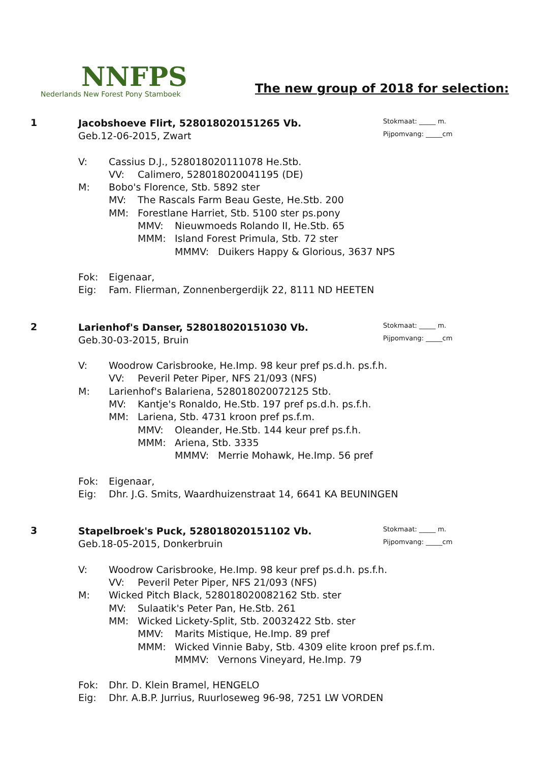NNFPS
Nederlands New Forest Pony Stamboek
The new group of 2018 for selection:
1
Stokmaat: _____ m.
Pijpomvang: _____cm
Jacobshoeve Flirt, 528018020151265 Vb.
Geb.12-06-2015, Zwart
V: Cassius D.J., 528018020111078 He.Stb.
VV: Calimero, 528018020041195 (DE)
M: Bobo's Florence, Stb. 5892 ster
MV: The Rascals Farm Beau Geste, He.Stb. 200
MM: Forestlane Harriet, Stb. 5100 ster ps.pony
MMV: Nieuwmoeds Rolando II, He.Stb. 65
MMM: Island Forest Primula, Stb. 72 ster
MMMV: Duikers Happy & Glorious, 3637 NPS
Fok: Eigenaar,
Eig: Fam. Flierman, Zonnenbergerdijk 22, 8111 ND HEETEN
2
Stokmaat: _____ m.
Pijpomvang: _____cm
Larienhof's Danser, 528018020151030 Vb.
Geb.30-03-2015, Bruin
V: Woodrow Carisbrooke, He.Imp. 98 keur pref ps.d.h. ps.f.h.
VV: Peveril Peter Piper, NFS 21/093 (NFS)
M: Larienhof's Balariena, 528018020072125 Stb.
MV: Kantje's Ronaldo, He.Stb. 197 pref ps.d.h. ps.f.h.
MM: Lariena, Stb. 4731 kroon pref ps.f.m.
MMV: Oleander, He.Stb. 144 keur pref ps.f.h.
MMM: Ariena, Stb. 3335
MMMV: Merrie Mohawk, He.Imp. 56 pref
Fok: Eigenaar,
Eig: Dhr. J.G. Smits, Waardhuizenstraat 14, 6641 KA BEUNINGEN
3
Stokmaat: _____ m.
Pijpomvang: _____cm
Stapelbroek's Puck, 528018020151102 Vb.
Geb.18-05-2015, Donkerbruin
V: Woodrow Carisbrooke, He.Imp. 98 keur pref ps.d.h. ps.f.h.
VV: Peveril Peter Piper, NFS 21/093 (NFS)
M: Wicked Pitch Black, 528018020082162 Stb. ster
MV: Sulaatik's Peter Pan, He.Stb. 261
MM: Wicked Lickety-Split, Stb. 20032422 Stb. ster
MMV: Marits Mistique, He.Imp. 89 pref
MMM: Wicked Vinnie Baby, Stb. 4309 elite kroon pref ps.f.m.
MMMV: Vernons Vineyard, He.Imp. 79
Fok: Dhr. D. Klein Bramel, HENGELO
Eig: Dhr. A.B.P. Jurrius, Ruurloseweg 96-98, 7251 LW VORDEN